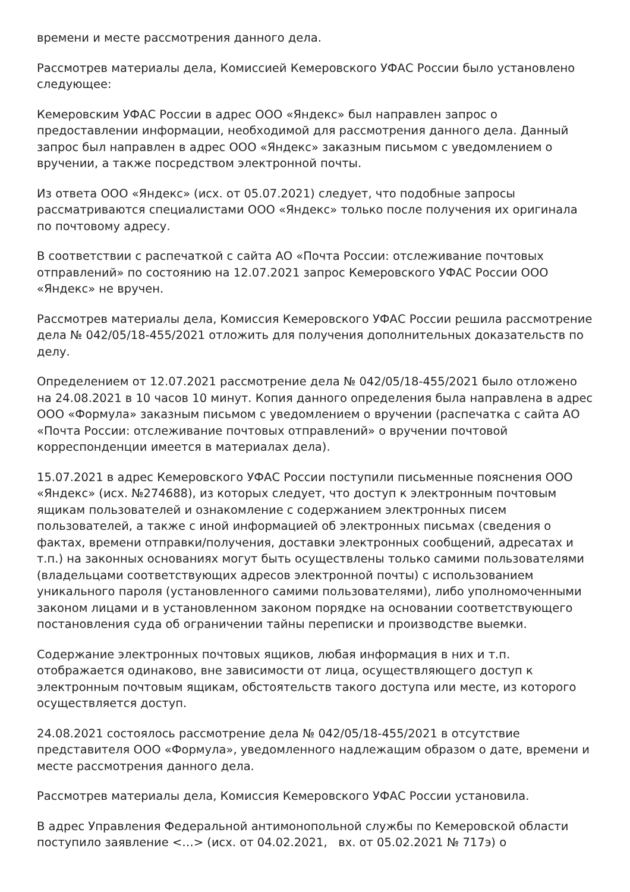времени и месте рассмотрения данного дела.
Рассмотрев материалы дела, Комиссией Кемеровского УФАС России было установлено следующее:
Кемеровским УФАС России в адрес ООО «Яндекс» был направлен запрос о предоставлении информации, необходимой для рассмотрения данного дела. Данный запрос был направлен в адрес ООО «Яндекс» заказным письмом с уведомлением о вручении, а также посредством электронной почты.
Из ответа ООО «Яндекс» (исх. от 05.07.2021) следует, что подобные запросы рассматриваются специалистами ООО «Яндекс» только после получения их оригинала по почтовому адресу.
В соответствии с распечаткой с сайта АО «Почта России: отслеживание почтовых отправлений» по состоянию на 12.07.2021 запрос Кемеровского УФАС России ООО «Яндекс» не вручен.
Рассмотрев материалы дела, Комиссия Кемеровского УФАС России решила рассмотрение дела № 042/05/18-455/2021 отложить для получения дополнительных доказательств по делу.
Определением от 12.07.2021 рассмотрение дела № 042/05/18-455/2021 было отложено на 24.08.2021 в 10 часов 10 минут. Копия данного определения была направлена в адрес ООО «Формула» заказным письмом с уведомлением о вручении (распечатка с сайта АО «Почта России: отслеживание почтовых отправлений» о вручении почтовой корреспонденции имеется в материалах дела).
15.07.2021 в адрес Кемеровского УФАС России поступили письменные пояснения ООО «Яндекс» (исх. №274688), из которых следует, что доступ к электронным почтовым ящикам пользователей и ознакомление с содержанием электронных писем пользователей, а также с иной информацией об электронных письмах (сведения о фактах, времени отправки/получения, доставки электронных сообщений, адресатах и т.п.) на законных основаниях могут быть осуществлены только самими пользователями (владельцами соответствующих адресов электронной почты) с использованием уникального пароля (установленного самими пользователями), либо уполномоченными законом лицами и в установленном законом порядке на основании соответствующего постановления суда об ограничении тайны переписки и производстве выемки.
Содержание электронных почтовых ящиков, любая информация в них и т.п. отображается одинаково, вне зависимости от лица, осуществляющего доступ к электронным почтовым ящикам, обстоятельств такого доступа или месте, из которого осуществляется доступ.
24.08.2021 состоялось рассмотрение дела № 042/05/18-455/2021 в отсутствие представителя ООО «Формула», уведомленного надлежащим образом о дате, времени и месте рассмотрения данного дела.
Рассмотрев материалы дела, Комиссия Кемеровского УФАС России установила.
В адрес Управления Федеральной антимонопольной службы по Кемеровской области поступило заявление <…> (исх. от 04.02.2021, вх. от 05.02.2021 № 717э) о